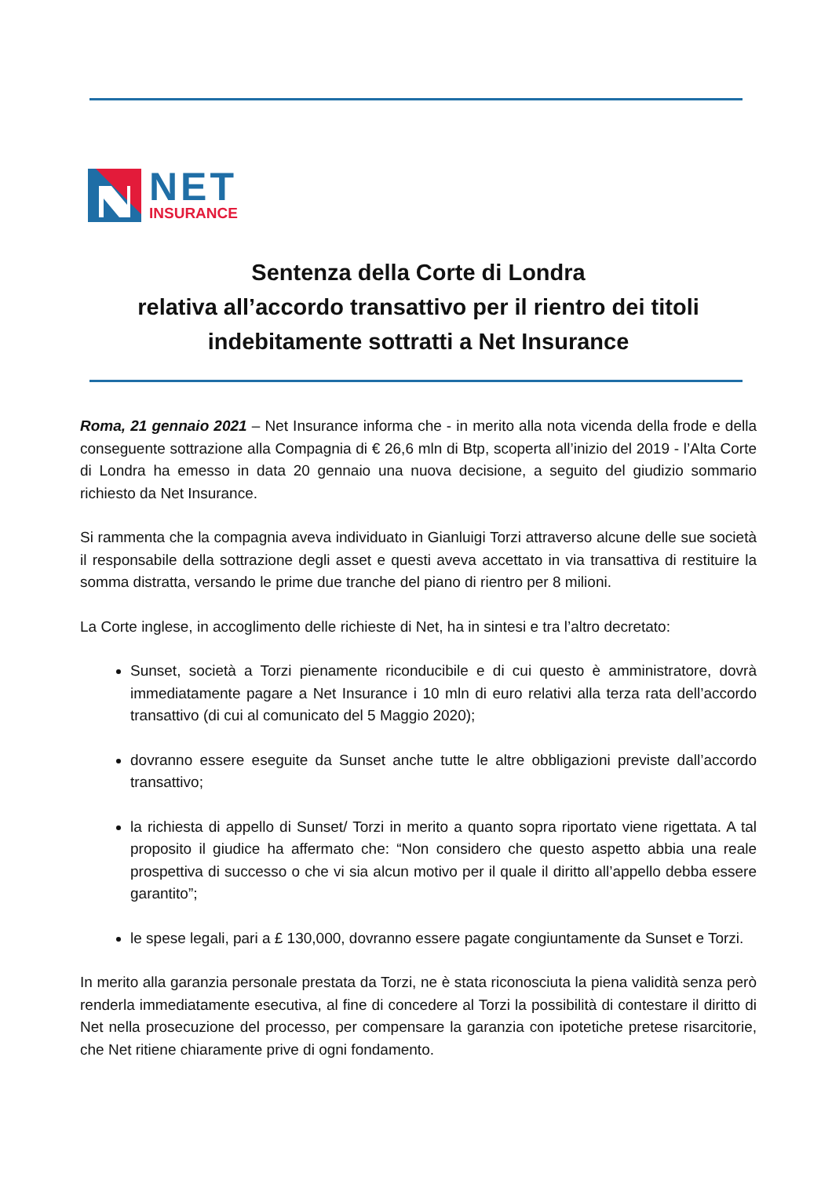NET
INSURANCE
Sentenza della Corte di Londra
relativa all’accordo transattivo per il rientro dei titoli
indebitamente sottratti a Net Insurance
Roma, 21 gennaio 2021 – Net Insurance informa che - in merito alla nota vicenda della frode e della conseguente sottrazione alla Compagnia di € 26,6 mln di Btp, scoperta all’inizio del 2019 - l’Alta Corte di Londra ha emesso in data 20 gennaio una nuova decisione, a seguito del giudizio sommario richiesto da Net Insurance.
Si rammenta che la compagnia aveva individuato in Gianluigi Torzi attraverso alcune delle sue società il responsabile della sottrazione degli asset e questi aveva accettato in via transattiva di restituire la somma distratta, versando le prime due tranche del piano di rientro per 8 milioni.
La Corte inglese, in accoglimento delle richieste di Net, ha in sintesi e tra l’altro decretato:
Sunset, società a Torzi pienamente riconducibile e di cui questo è amministratore, dovrà immediatamente pagare a Net Insurance i 10 mln di euro relativi alla terza rata dell’accordo transattivo (di cui al comunicato del 5 Maggio 2020);
dovranno essere eseguite da Sunset anche tutte le altre obbligazioni previste dall’accordo transattivo;
la richiesta di appello di Sunset/ Torzi in merito a quanto sopra riportato viene rigettata. A tal proposito il giudice ha affermato che: “Non considero che questo aspetto abbia una reale prospettiva di successo o che vi sia alcun motivo per il quale il diritto all’appello debba essere garantito”;
le spese legali, pari a £ 130,000, dovranno essere pagate congiuntamente da Sunset e Torzi.
In merito alla garanzia personale prestata da Torzi, ne è stata riconosciuta la piena validità senza però renderla immediatamente esecutiva, al fine di concedere al Torzi la possibilità di contestare il diritto di Net nella prosecuzione del processo, per compensare la garanzia con ipotetiche pretese risarcitorie, che Net ritiene chiaramente prive di ogni fondamento.